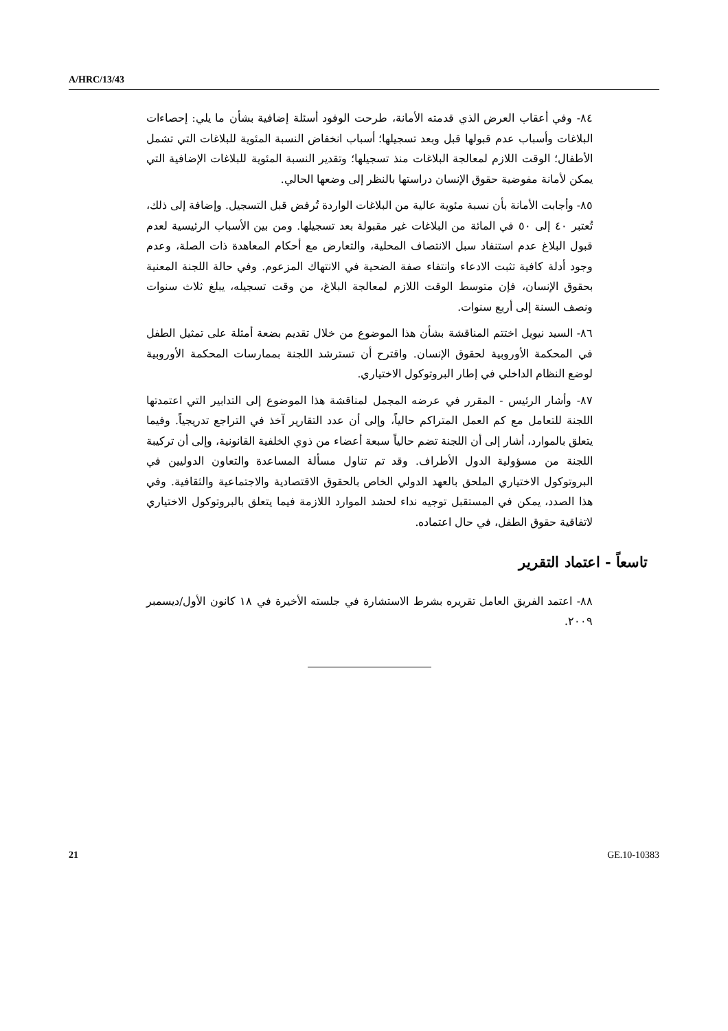A/HRC/13/43
٨٤- وفي أعقاب العرض الذي قدمته الأمانة، طرحت الوفود أسئلة إضافية بشأن ما يلي: إحصاءات البلاغات وأسباب عدم قبولها قبل وبعد تسجيلها؛ أسباب انخفاض النسبة المئوية للبلاغات التي تشمل الأطفال؛ الوقت اللازم لمعالجة البلاغات منذ تسجيلها؛ وتقدير النسبة المئوية للبلاغات الإضافية التي يمكن لأمانة مفوضية حقوق الإنسان دراستها بالنظر إلى وضعها الحالي.
٨٥- وأجابت الأمانة بأن نسبة مئوية عالية من البلاغات الواردة تُرفض قبل التسجيل. وإضافة إلى ذلك، تُعتبر ٤٠ إلى ٥٠ في المائة من البلاغات غير مقبولة بعد تسجيلها. ومن بين الأسباب الرئيسية لعدم قبول البلاغ عدم استنفاد سبل الانتصاف المحلية، والتعارض مع أحكام المعاهدة ذات الصلة، وعدم وجود أدلة كافية تثبت الادعاء وانتفاء صفة الضحية في الانتهاك المزعوم. وفي حالة اللجنة المعنية بحقوق الإنسان، فإن متوسط الوقت اللازم لمعالجة البلاغ، من وقت تسجيله، يبلغ ثلاث سنوات ونصف السنة إلى أربع سنوات.
٨٦- السيد نيويل اختتم المناقشة بشأن هذا الموضوع من خلال تقديم بضعة أمثلة على تمثيل الطفل في المحكمة الأوروبية لحقوق الإنسان. واقترح أن تسترشد اللجنة بممارسات المحكمة الأوروبية لوضع النظام الداخلي في إطار البروتوكول الاختياري.
٨٧- وأشار الرئيس - المقرر في عرضه المجمل لمناقشة هذا الموضوع إلى التدابير التي اعتمدتها اللجنة للتعامل مع كم العمل المتراكم حالياً، وإلى أن عدد التقارير آخذ في التراجع تدريجياً. وفيما يتعلق بالموارد، أشار إلى أن اللجنة تضم حالياً سبعة أعضاء من ذوي الخلفية القانونية، وإلى أن تركيبة اللجنة من مسؤولية الدول الأطراف. وقد تم تناول مسألة المساعدة والتعاون الدوليين في البروتوكول الاختياري الملحق بالعهد الدولي الخاص بالحقوق الاقتصادية والاجتماعية والثقافية. وفي هذا الصدد، يمكن في المستقبل توجيه نداء لحشد الموارد اللازمة فيما يتعلق بالبروتوكول الاختياري لاتفاقية حقوق الطفل، في حال اعتماده.
تاسعاً - اعتماد التقرير
٨٨- اعتمد الفريق العامل تقريره بشرط الاستشارة في جلسته الأخيرة في ١٨ كانون الأول/ديسمبر ٢٠٠٩.
21 GE.10-10383